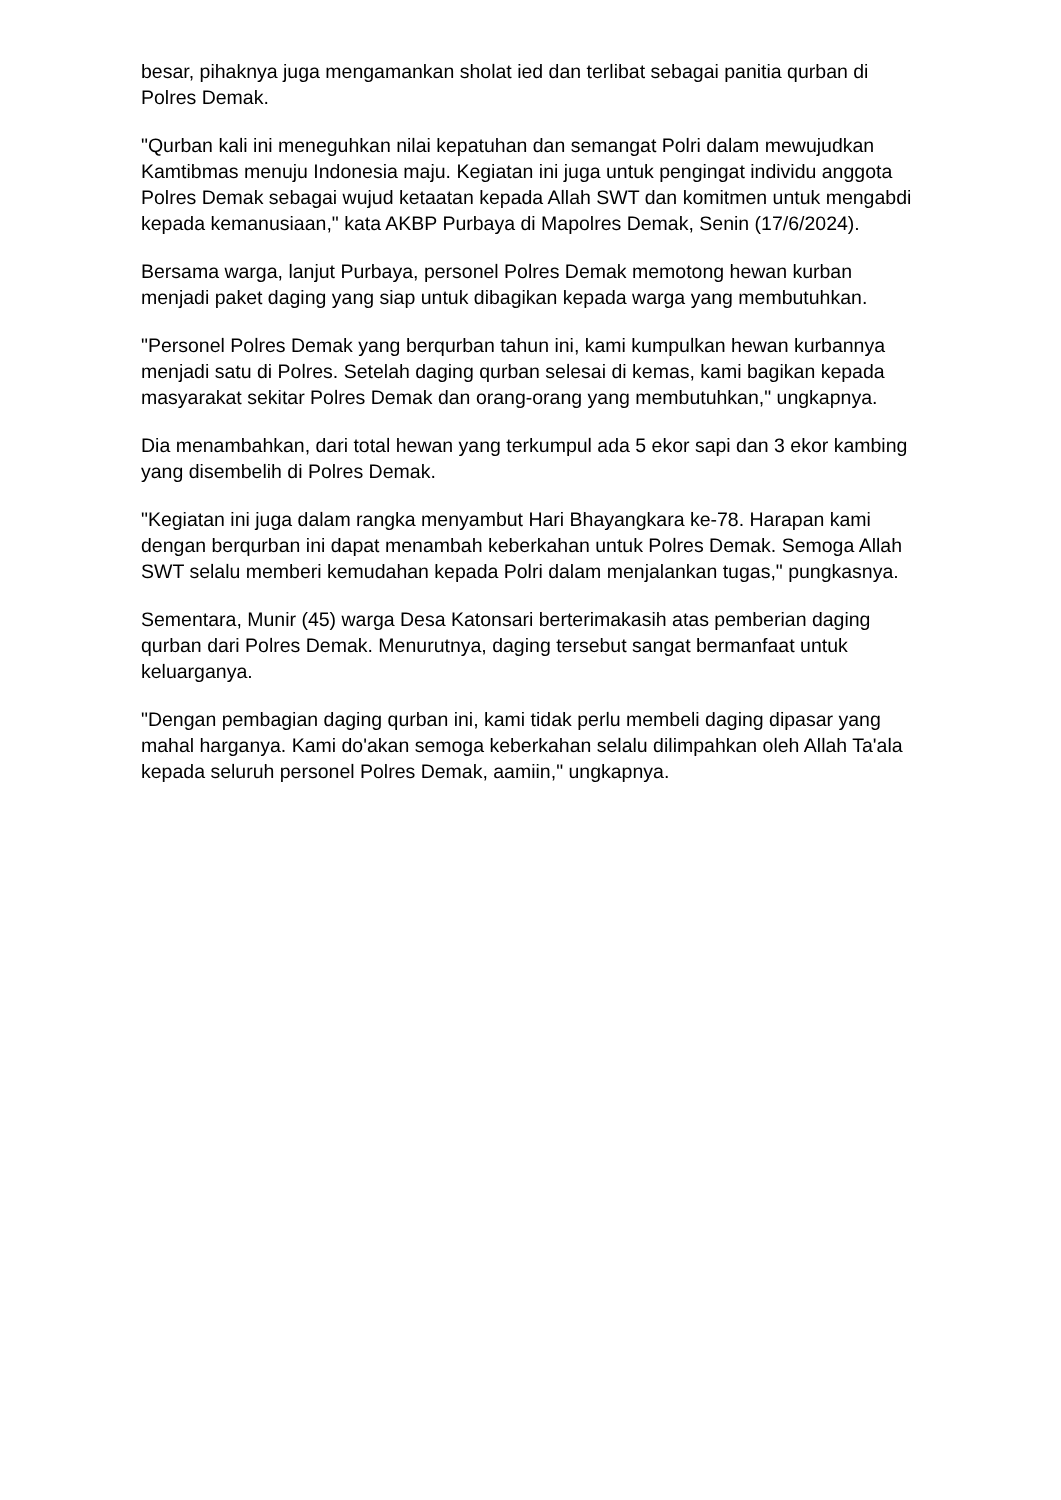besar, pihaknya juga mengamankan sholat ied dan terlibat sebagai panitia qurban di Polres Demak.
"Qurban kali ini meneguhkan nilai kepatuhan dan semangat Polri dalam mewujudkan Kamtibmas menuju Indonesia maju. Kegiatan ini juga untuk pengingat individu anggota Polres Demak sebagai wujud ketaatan kepada Allah SWT dan komitmen untuk mengabdi kepada kemanusiaan," kata AKBP Purbaya di Mapolres Demak, Senin (17/6/2024).
Bersama warga, lanjut Purbaya, personel Polres Demak memotong hewan kurban menjadi paket daging yang siap untuk dibagikan kepada warga yang membutuhkan.
"Personel Polres Demak yang berqurban tahun ini, kami kumpulkan hewan kurbannya menjadi satu di Polres. Setelah daging qurban selesai di kemas, kami bagikan kepada masyarakat sekitar Polres Demak dan orang-orang yang membutuhkan," ungkapnya.
Dia menambahkan, dari total hewan yang terkumpul ada 5 ekor sapi dan 3 ekor kambing yang disembelih di Polres Demak.
"Kegiatan ini juga dalam rangka menyambut Hari Bhayangkara ke-78. Harapan kami dengan berqurban ini dapat menambah keberkahan untuk Polres Demak. Semoga Allah SWT selalu memberi kemudahan kepada Polri dalam menjalankan tugas," pungkasnya.
Sementara, Munir (45) warga Desa Katonsari berterimakasih atas pemberian daging qurban dari Polres Demak. Menurutnya, daging tersebut sangat bermanfaat untuk keluarganya.
"Dengan pembagian daging qurban ini, kami tidak perlu membeli daging dipasar yang mahal harganya. Kami do'akan semoga keberkahan selalu dilimpahkan oleh Allah Ta'ala kepada seluruh personel Polres Demak, aamiin," ungkapnya.